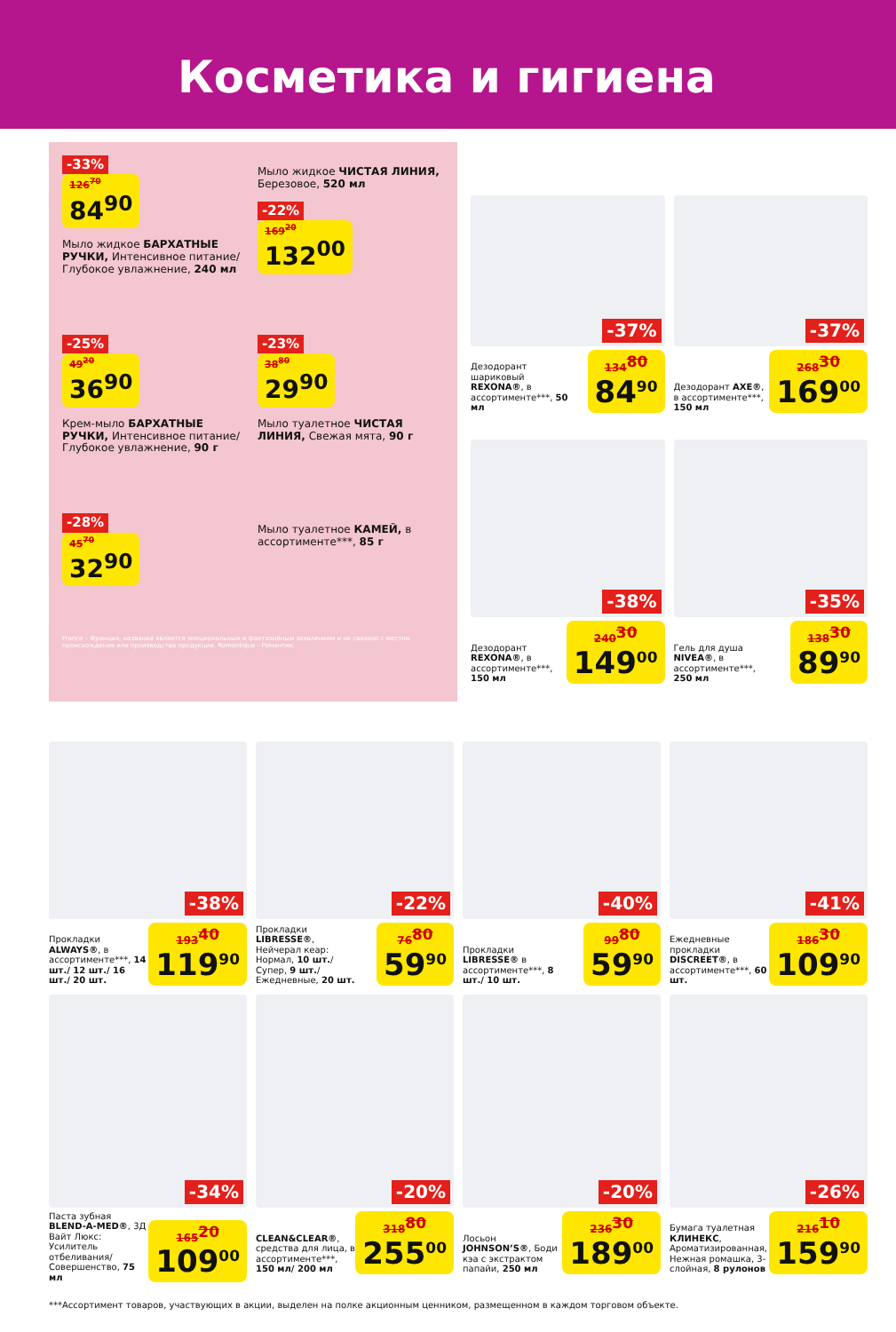Косметика и гигиена
-33%
126<sup>70</sup> 84<sup>90</sup>
Мыло жидкое БАРХАТНЫЕ РУЧКИ, Интенсивное питание/ Глубокое увлажнение, 240 мл
Мыло жидкое ЧИСТАЯ ЛИНИЯ, Березовое, 520 мл
-22%
169<sup>20</sup> 132<sup>00</sup>
-25%
49<sup>20</sup> 36<sup>90</sup>
Крем-мыло БАРХАТНЫЕ РУЧКИ, Интенсивное питание/Глубокое увлажнение, 90 г
-23%
38<sup>80</sup> 29<sup>90</sup>
Мыло туалетное ЧИСТАЯ ЛИНИЯ, Свежая мята, 90 г
-28%
45<sup>70</sup> 32<sup>90</sup>
Мыло туалетное КАМЕЙ, в ассортименте***, 85 г
France – Франция, название является эмоциональным и фантазийным заявлением и не связано с местом происхождения или производства продукции. Romantique - Романтик.
-37%
Дезодорант шариковый REXONA®, в ассортименте***, 50 мл
134<sup>80</sup>
84<sup>90</sup>
-37%
Дезодорант AXE®, в ассортименте***, 150 мл
268<sup>30</sup>
169<sup>00</sup>
-38%
Дезодорант REXONA®, в ассортименте***, 150 мл
240<sup>30</sup>
149<sup>00</sup>
-35%
Гель для душа NIVEA®, в ассортименте***, 250 мл
138<sup>30</sup>
89<sup>90</sup>
-38%
Прокладки ALWAYS®, в ассортименте***, 14 шт./ 12 шт./ 16 шт./ 20 шт.
193<sup>40</sup>
119<sup>90</sup>
-22%
Прокладки LIBRESSE®, Нейчерал кеар: Нормал, 10 шт./ Супер, 9 шт./ Ежедневные, 20 шт.
76<sup>80</sup>
59<sup>90</sup>
-40%
Прокладки LIBRESSE® в ассортименте***, 8 шт./ 10 шт.
99<sup>80</sup>
59<sup>90</sup>
-41%
Ежедневные прокладки DISCREET®, в ассортименте***, 60 шт.
186<sup>30</sup>
109<sup>90</sup>
-34%
Паста зубная BLEND-A-MED®, 3Д Вайт Люкс: Усилитель отбеливания/ Совершенство, 75 мл
165<sup>20</sup>
109<sup>00</sup>
-20%
CLEAN&CLEAR®, средства для лица, в ассортименте***, 150 мл/ 200 мл
318<sup>80</sup>
255<sup>00</sup>
-20%
Лосьон JOHNSON’S®, Боди кэа с экстрактом папайи, 250 мл
236<sup>30</sup>
189<sup>00</sup>
-26%
Бумага туалетная КЛИНЕКС, Ароматизированная, Нежная ромашка, 3-слойная, 8 рулонов
216<sup>10</sup>
159<sup>90</sup>
***Ассортимент товаров, участвующих в акции, выделен на полке акционным ценником, размещенном в каждом торговом объекте.